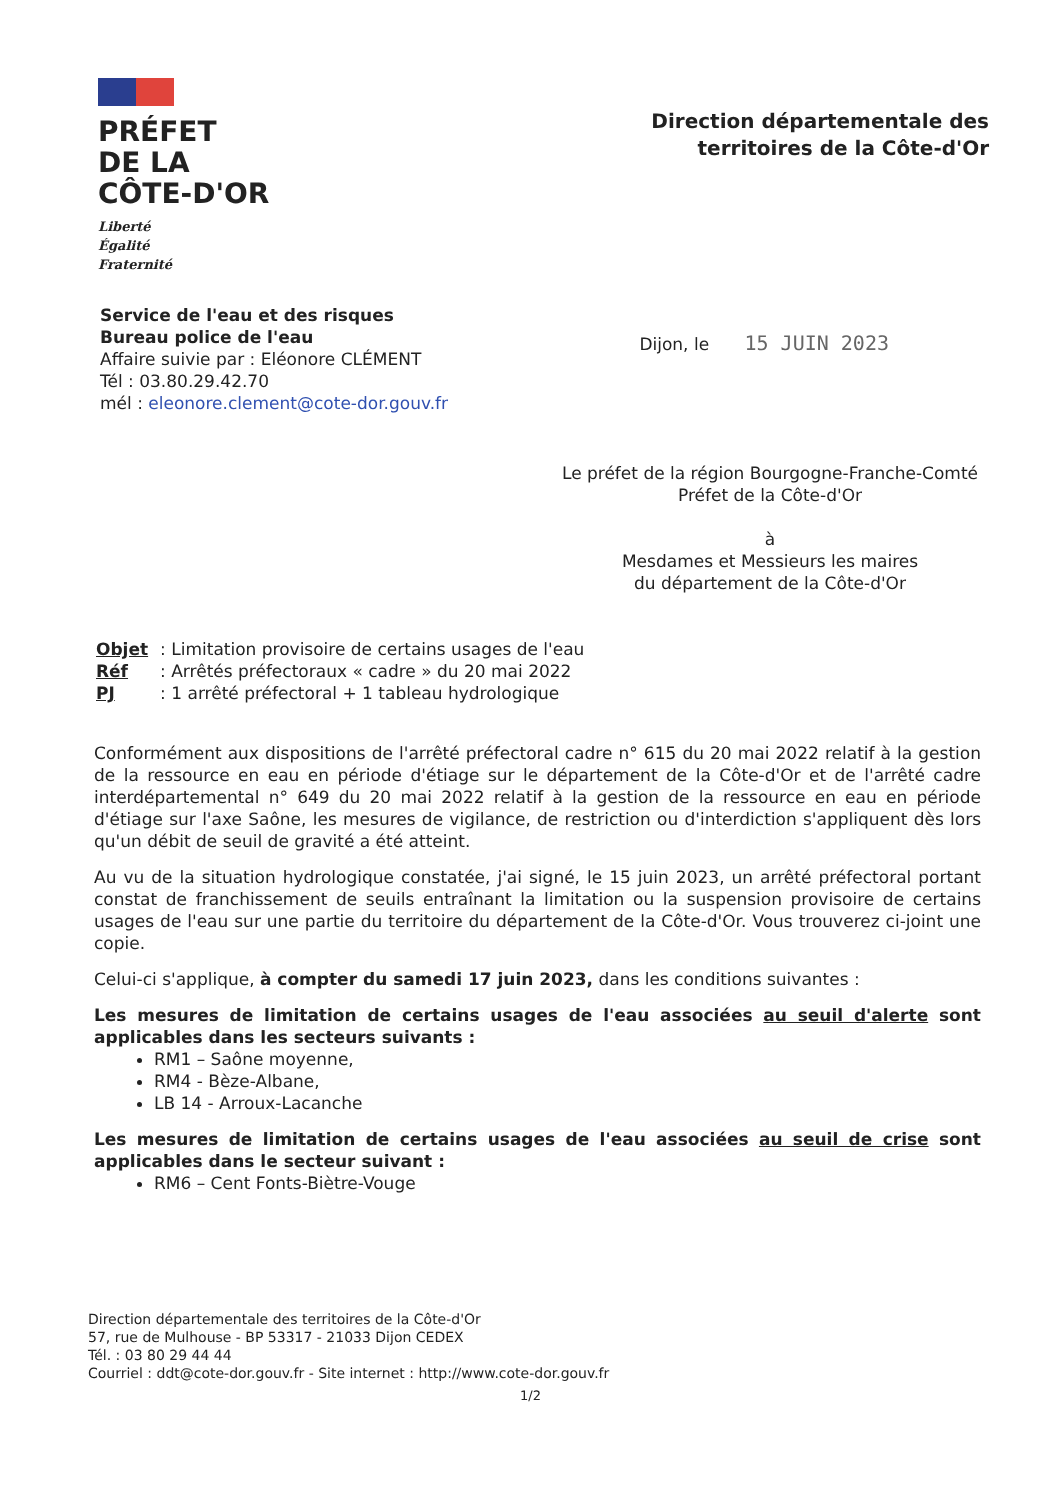PRÉFET
DE LA
CÔTE-D'OR
Liberté
Égalité
Fraternité
Direction départementale des
territoires de la Côte-d'Or
Service de l'eau et des risques
Bureau police de l'eau
Affaire suivie par : Eléonore CLÉMENT
Tél : 03.80.29.42.70
mél : eleonore.clement@cote-dor.gouv.fr
Dijon, le 15 JUIN 2023
Le préfet de la région Bourgogne-Franche-Comté
Préfet de la Côte-d'Or
à
Mesdames et Messieurs les maires
du département de la Côte-d'Or
| Objet | : Limitation provisoire de certains usages de l'eau |
| Réf | : Arrêtés préfectoraux « cadre » du 20 mai 2022 |
| PJ | : 1 arrêté préfectoral + 1 tableau hydrologique |
Conformément aux dispositions de l'arrêté préfectoral cadre n° 615 du 20 mai 2022 relatif à la gestion de la ressource en eau en période d'étiage sur le département de la Côte-d'Or et de l'arrêté cadre interdépartemental n° 649 du 20 mai 2022 relatif à la gestion de la ressource en eau en période d'étiage sur l'axe Saône, les mesures de vigilance, de restriction ou d'interdiction s'appliquent dès lors qu'un débit de seuil de gravité a été atteint.
Au vu de la situation hydrologique constatée, j'ai signé, le 15 juin 2023, un arrêté préfectoral portant constat de franchissement de seuils entraînant la limitation ou la suspension provisoire de certains usages de l'eau sur une partie du territoire du département de la Côte-d'Or. Vous trouverez ci-joint une copie.
Celui-ci s'applique, à compter du samedi 17 juin 2023, dans les conditions suivantes :
Les mesures de limitation de certains usages de l'eau associées au seuil d'alerte sont applicables dans les secteurs suivants :
RM1 – Saône moyenne,
RM4 - Bèze-Albane,
LB 14 - Arroux-Lacanche
Les mesures de limitation de certains usages de l'eau associées au seuil de crise sont applicables dans le secteur suivant :
RM6 – Cent Fonts-Biètre-Vouge
Direction départementale des territoires de la Côte-d'Or
57, rue de Mulhouse - BP 53317 - 21033 Dijon CEDEX
Tél. : 03 80 29 44 44
Courriel : ddt@cote-dor.gouv.fr - Site internet : http://www.cote-dor.gouv.fr
1/2